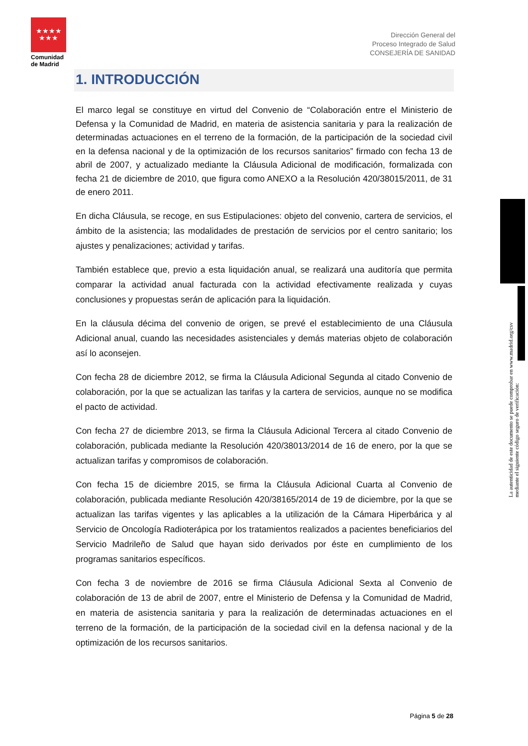★★★★
★★★
Comunidad
de Madrid
Dirección General del
Proceso Integrado de Salud
CONSEJERÍA DE SANIDAD
1. INTRODUCCIÓN
El marco legal se constituye en virtud del Convenio de “Colaboración entre el Ministerio de Defensa y la Comunidad de Madrid, en materia de asistencia sanitaria y para la realización de determinadas actuaciones en el terreno de la formación, de la participación de la sociedad civil en la defensa nacional y de la optimización de los recursos sanitarios” firmado con fecha 13 de abril de 2007, y actualizado mediante la Cláusula Adicional de modificación, formalizada con fecha 21 de diciembre de 2010, que figura como ANEXO a la Resolución 420/38015/2011, de 31 de enero 2011.
En dicha Cláusula, se recoge, en sus Estipulaciones: objeto del convenio, cartera de servicios, el ámbito de la asistencia; las modalidades de prestación de servicios por el centro sanitario; los ajustes y penalizaciones; actividad y tarifas.
También establece que, previo a esta liquidación anual, se realizará una auditoría que permita comparar la actividad anual facturada con la actividad efectivamente realizada y cuyas conclusiones y propuestas serán de aplicación para la liquidación.
En la cláusula décima del convenio de origen, se prevé el establecimiento de una Cláusula Adicional anual, cuando las necesidades asistenciales y demás materias objeto de colaboración así lo aconsejen.
Con fecha 28 de diciembre 2012, se firma la Cláusula Adicional Segunda al citado Convenio de colaboración, por la que se actualizan las tarifas y la cartera de servicios, aunque no se modifica el pacto de actividad.
Con fecha 27 de diciembre 2013, se firma la Cláusula Adicional Tercera al citado Convenio de colaboración, publicada mediante la Resolución 420/38013/2014 de 16 de enero, por la que se actualizan tarifas y compromisos de colaboración.
Con fecha 15 de diciembre 2015, se firma la Cláusula Adicional Cuarta al Convenio de colaboración, publicada mediante Resolución 420/38165/2014 de 19 de diciembre, por la que se actualizan las tarifas vigentes y las aplicables a la utilización de la Cámara Hiperbárica y al Servicio de Oncología Radioterápica por los tratamientos realizados a pacientes beneficiarios del Servicio Madrileño de Salud que hayan sido derivados por éste en cumplimiento de los programas sanitarios específicos.
Con fecha 3 de noviembre de 2016 se firma Cláusula Adicional Sexta al Convenio de colaboración de 13 de abril de 2007, entre el Ministerio de Defensa y la Comunidad de Madrid, en materia de asistencia sanitaria y para la realización de determinadas actuaciones en el terreno de la formación, de la participación de la sociedad civil en la defensa nacional y de la optimización de los recursos sanitarios.
La autenticidad de este documento se puede comprobar en www.madrid.org/csv
mediante el siguiente código seguro de verificación:
Página 5 de 28